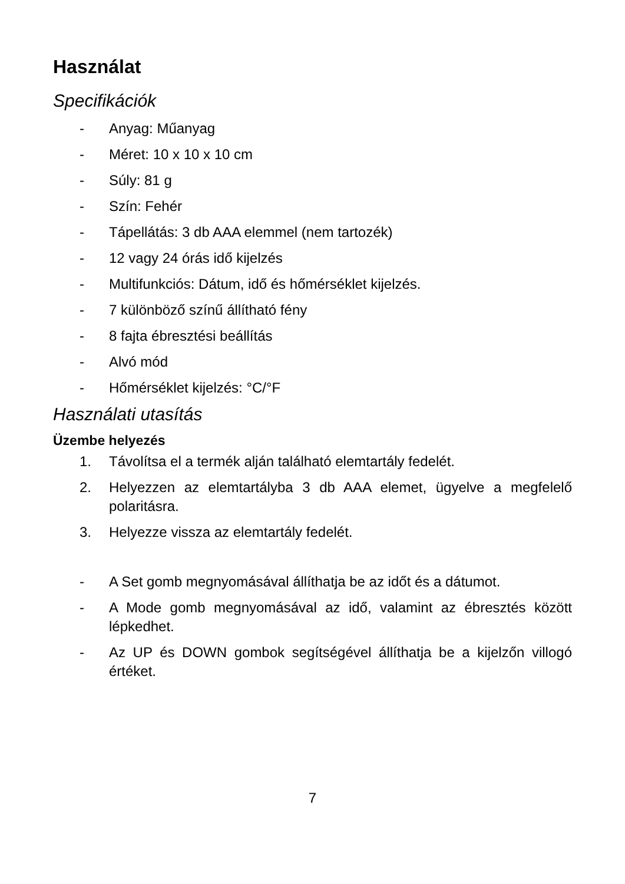Használat
Specifikációk
- Anyag: Műanyag
- Méret: 10 x 10 x 10 cm
- Súly: 81 g
- Szín: Fehér
- Tápellátás: 3 db AAA elemmel (nem tartozék)
- 12 vagy 24 órás idő kijelzés
- Multifunkciós: Dátum, idő és hőmérséklet kijelzés.
- 7 különböző színű állítható fény
- 8 fajta ébresztési beállítás
- Alvó mód
- Hőmérséklet kijelzés: °C/°F
Használati utasítás
Üzembe helyezés
1. Távolítsa el a termék alján található elemtartály fedelét.
2. Helyezzen az elemtartályba 3 db AAA elemet, ügyelve a megfelelő polaritásra.
3. Helyezze vissza az elemtartály fedelét.
- A Set gomb megnyomásával állíthatja be az időt és a dátumot.
- A Mode gomb megnyomásával az idő, valamint az ébresztés között lépkedhet.
- Az UP és DOWN gombok segítségével állíthatja be a kijelzőn villogó értéket.
7